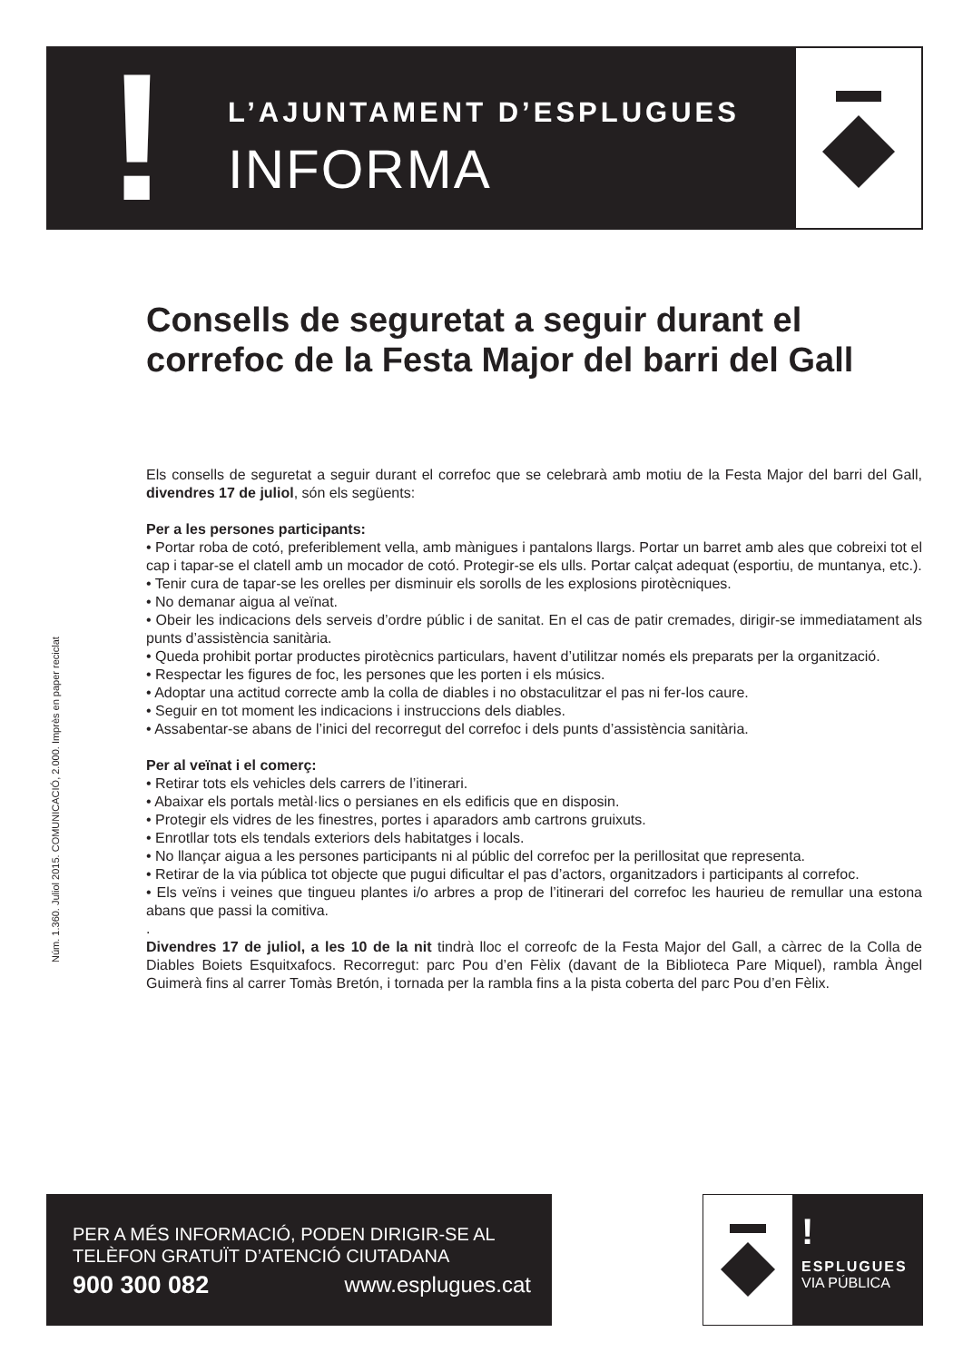!
L’AJUNTAMENT D’ESPLUGUES
INFORMA
Núm. 1.360. Juliol 2015. COMUNICACIÓ, 2.000. Imprès en paper reciclat
Consells de seguretat a seguir durant el correfoc de la Festa Major del barri del Gall
Els consells de seguretat a seguir durant el correfoc que se celebrarà amb motiu de la Festa Major del barri del Gall, divendres 17 de juliol, són els següents:
Per a les persones participants:
• Portar roba de cotó, preferiblement vella, amb mànigues i pantalons llargs. Portar un barret amb ales que cobreixi tot el cap i tapar-se el clatell amb un mocador de cotó. Protegir-se els ulls. Portar calçat adequat (esportiu, de muntanya, etc.).
• Tenir cura de tapar-se les orelles per disminuir els sorolls de les explosions pirotècniques.
• No demanar aigua al veïnat.
• Obeir les indicacions dels serveis d’ordre públic i de sanitat. En el cas de patir cremades, dirigir-se immediatament als punts d’assistència sanitària.
• Queda prohibit portar productes pirotècnics particulars, havent d’utilitzar només els preparats per la organització.
• Respectar les figures de foc, les persones que les porten i els músics.
• Adoptar una actitud correcte amb la colla de diables i no obstaculitzar el pas ni fer-los caure.
• Seguir en tot moment les indicacions i instruccions dels diables.
• Assabentar-se abans de l’inici del recorregut del correfoc i dels punts d’assistència sanitària.
Per al veïnat i el comerç:
• Retirar tots els vehicles dels carrers de l’itinerari.
• Abaixar els portals metàl·lics o persianes en els edificis que en disposin.
• Protegir els vidres de les finestres, portes i aparadors amb cartrons gruixuts.
• Enrotllar tots els tendals exteriors dels habitatges i locals.
• No llançar aigua a les persones participants ni al públic del correfoc per la perillositat que representa.
• Retirar de la via pública tot objecte que pugui dificultar el pas d’actors, organitzadors i participants al correfoc.
• Els veïns i veines que tingueu plantes i/o arbres a prop de l’itinerari del correfoc les haurieu de remullar una estona abans que passi la comitiva.
.
Divendres 17 de juliol, a les 10 de la nit tindrà lloc el correofc de la Festa Major del Gall, a càrrec de la Colla de Diables Boiets Esquitxafocs. Recorregut: parc Pou d’en Fèlix (davant de la Biblioteca Pare Miquel), rambla Àngel Guimerà fins al carrer Tomàs Bretón, i tornada per la rambla fins a la pista coberta del parc Pou d’en Fèlix.
PER A MÉS INFORMACIÓ, PODEN DIRIGIR-SE AL
TELÈFON GRATUÏT D’ATENCIÓ CIUTADANA
900 300 082 www.esplugues.cat
!
ESPLUGUES
VIA PÚBLICA